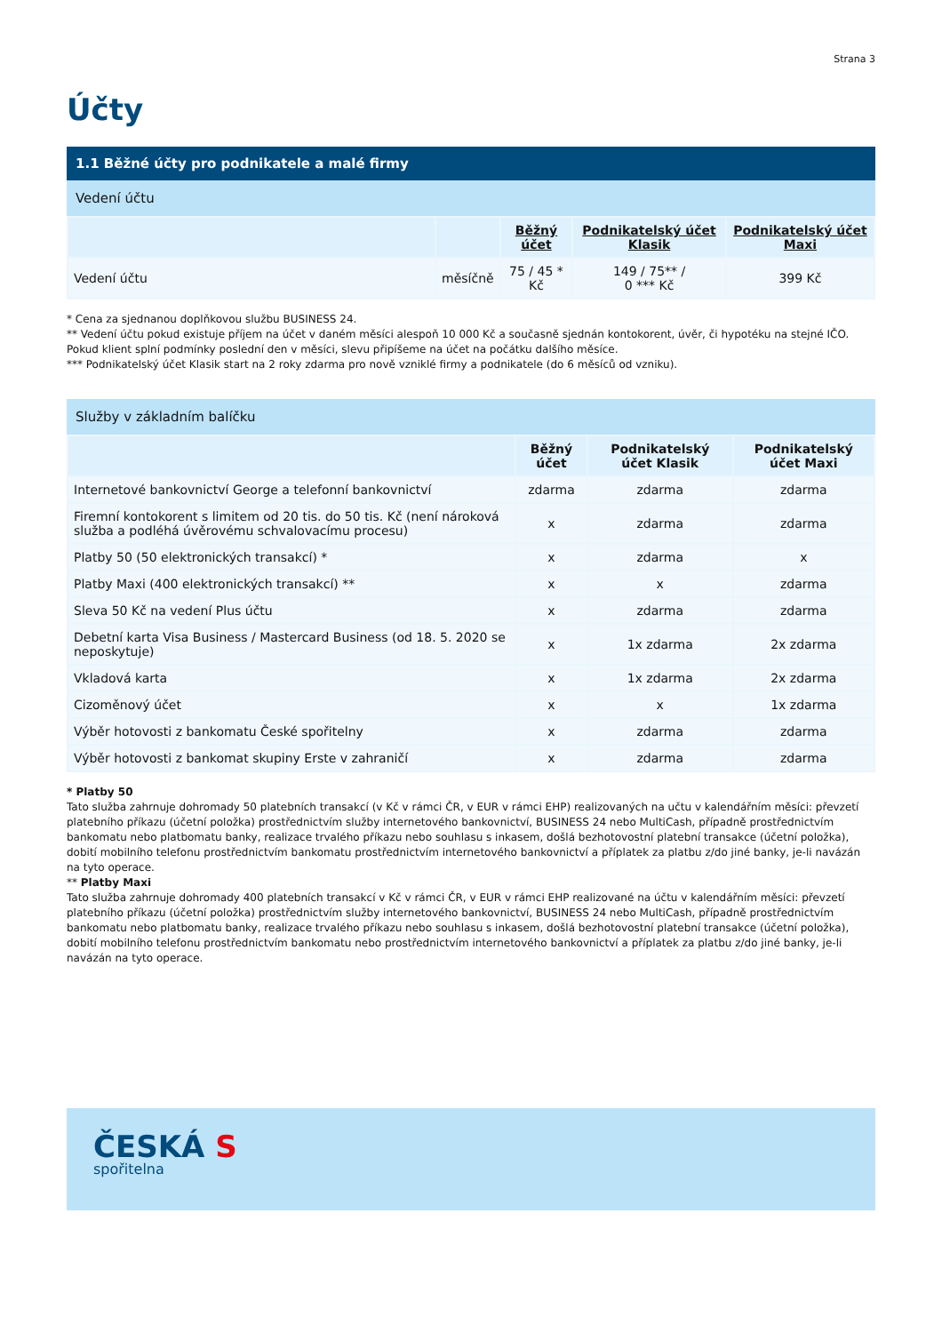Strana 3
Účty
1.1 Běžné účty pro podnikatele a malé firmy
Vedení účtu
| | | Běžný účet | Podnikatelský účet Klasik | Podnikatelský účet Maxi |
| --- | --- | --- | --- | --- |
| Vedení účtu | měsíčně | 75 / 45 * Kč | 149 / 75** / 0 *** Kč | 399 Kč |
* Cena za sjednanou doplňkovou službu BUSINESS 24.
** Vedení účtu pokud existuje příjem na účet v daném měsíci alespoň 10 000 Kč a současně sjednán kontokorent, úvěr, či hypotéku na stejné IČO. Pokud klient splní podmínky poslední den v měsíci, slevu připíšeme na účet na počátku dalšího měsíce.
*** Podnikatelský účet Klasik start na 2 roky zdarma pro nově vzniklé firmy a podnikatele (do 6 měsíců od vzniku).
Služby v základním balíčku
| | Běžný účet | Podnikatelský účet Klasik | Podnikatelský účet Maxi |
| --- | --- | --- | --- |
| Internetové bankovnictví George a telefonní bankovnictví | zdarma | zdarma | zdarma |
| Firemní kontokorent s limitem od 20 tis. do 50 tis. Kč (není nároková služba a podléhá úvěrovému schvalovacímu procesu) | x | zdarma | zdarma |
| Platby 50 (50 elektronických transakcí) * | x | zdarma | x |
| Platby Maxi (400 elektronických transakcí) ** | x | x | zdarma |
| Sleva 50 Kč na vedení Plus účtu | x | zdarma | zdarma |
| Debetní karta Visa Business / Mastercard Business (od 18. 5. 2020 se neposkytuje) | x | 1x zdarma | 2x zdarma |
| Vkladová karta | x | 1x zdarma | 2x zdarma |
| Cizoměnový účet | x | x | 1x zdarma |
| Výběr hotovosti z bankomatu České spořitelny | x | zdarma | zdarma |
| Výběr hotovosti z bankomat skupiny Erste v zahraničí | x | zdarma | zdarma |
* Platby 50
Tato služba zahrnuje dohromady 50 platebních transakcí (v Kč v rámci ČR, v EUR v rámci EHP) realizovaných na učtu v kalendářním měsíci: převzetí platebního příkazu (účetní položka) prostřednictvím služby internetového bankovnictví, BUSINESS 24 nebo MultiCash, případně prostřednictvím bankomatu nebo platbomatu banky, realizace trvalého příkazu nebo souhlasu s inkasem, došlá bezhotovostní platební transakce (účetní položka), dobití mobilního telefonu prostřednictvím bankomatu prostřednictvím internetového bankovnictví a příplatek za platbu z/do jiné banky, je-li navázán na tyto operace.
** Platby Maxi
Tato služba zahrnuje dohromady 400 platebních transakcí v Kč v rámci ČR, v EUR v rámci EHP realizované na účtu v kalendářním měsíci: převzetí platebního příkazu (účetní položka) prostřednictvím služby internetového bankovnictví, BUSINESS 24 nebo MultiCash, případně prostřednictvím bankomatu nebo platbomatu banky, realizace trvalého příkazu nebo souhlasu s inkasem, došlá bezhotovostní platební transakce (účetní položka), dobití mobilního telefonu prostřednictvím bankomatu nebo prostřednictvím internetového bankovnictví a příplatek za platbu z/do jiné banky, je-li navázán na tyto operace.
ČESKÁ S
spořitelna